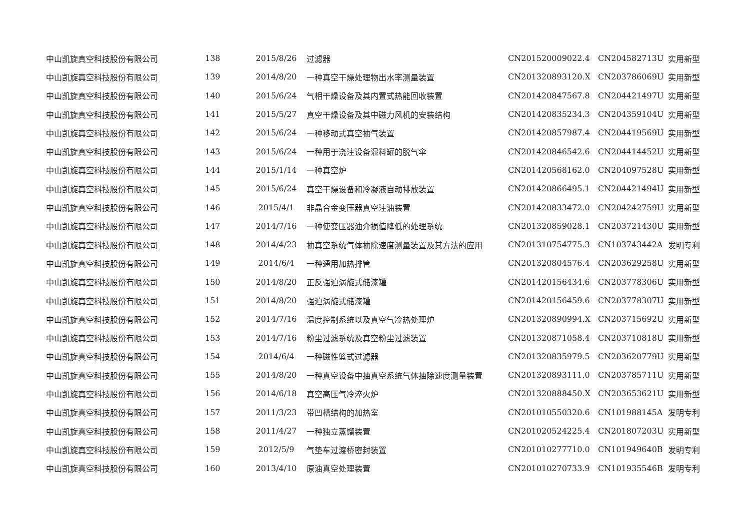| 中山凯旋真空科技股份有限公司 | 138 | 2015/8/26 | 过滤器 | CN201520009022.4 | CN204582713U | 实用新型 |
| 中山凯旋真空科技股份有限公司 | 139 | 2014/8/20 | 一种真空干燥处理物出水率测量装置 | CN201320893120.X | CN203786069U | 实用新型 |
| 中山凯旋真空科技股份有限公司 | 140 | 2015/6/24 | 气相干燥设备及其内置式热能回收装置 | CN201420847567.8 | CN204421497U | 实用新型 |
| 中山凯旋真空科技股份有限公司 | 141 | 2015/5/27 | 真空干燥设备及其中磁力风机的安装结构 | CN201420835234.3 | CN204359104U | 实用新型 |
| 中山凯旋真空科技股份有限公司 | 142 | 2015/6/24 | 一种移动式真空抽气装置 | CN201420857987.4 | CN204419569U | 实用新型 |
| 中山凯旋真空科技股份有限公司 | 143 | 2015/6/24 | 一种用于浇注设备混料罐的脱气伞 | CN201420846542.6 | CN204414452U | 实用新型 |
| 中山凯旋真空科技股份有限公司 | 144 | 2015/1/14 | 一种真空炉 | CN201420568162.0 | CN204097528U | 实用新型 |
| 中山凯旋真空科技股份有限公司 | 145 | 2015/6/24 | 真空干燥设备和冷凝液自动排放装置 | CN201420866495.1 | CN204421494U | 实用新型 |
| 中山凯旋真空科技股份有限公司 | 146 | 2015/4/1 | 非晶合金变压器真空注油装置 | CN201420833472.0 | CN204242759U | 实用新型 |
| 中山凯旋真空科技股份有限公司 | 147 | 2014/7/16 | 一种使变压器油介损值降低的处理系统 | CN201320859028.1 | CN203721430U | 实用新型 |
| 中山凯旋真空科技股份有限公司 | 148 | 2014/4/23 | 抽真空系统气体抽除速度测量装置及其方法的应用 | CN201310754775.3 | CN103743442A | 发明专利 |
| 中山凯旋真空科技股份有限公司 | 149 | 2014/6/4 | 一种通用加热排管 | CN201320804576.4 | CN203629258U | 实用新型 |
| 中山凯旋真空科技股份有限公司 | 150 | 2014/8/20 | 正反强迫涡旋式储漆罐 | CN201420156434.6 | CN203778306U | 实用新型 |
| 中山凯旋真空科技股份有限公司 | 151 | 2014/8/20 | 强迫涡旋式储漆罐 | CN201420156459.6 | CN203778307U | 实用新型 |
| 中山凯旋真空科技股份有限公司 | 152 | 2014/7/16 | 温度控制系统以及真空气冷热处理炉 | CN201320890994.X | CN203715692U | 实用新型 |
| 中山凯旋真空科技股份有限公司 | 153 | 2014/7/16 | 粉尘过滤系统及真空粉尘过滤装置 | CN201320871058.4 | CN203710818U | 实用新型 |
| 中山凯旋真空科技股份有限公司 | 154 | 2014/6/4 | 一种磁性篮式过滤器 | CN201320835979.5 | CN203620779U | 实用新型 |
| 中山凯旋真空科技股份有限公司 | 155 | 2014/8/20 | 一种真空设备中抽真空系统气体抽除速度测量装置 | CN201320893111.0 | CN203785711U | 实用新型 |
| 中山凯旋真空科技股份有限公司 | 156 | 2014/6/18 | 真空高压气冷淬火炉 | CN201320888450.X | CN203653621U | 实用新型 |
| 中山凯旋真空科技股份有限公司 | 157 | 2011/3/23 | 带凹槽结构的加热室 | CN201010550320.6 | CN101988145A | 发明专利 |
| 中山凯旋真空科技股份有限公司 | 158 | 2011/4/27 | 一种独立蒸馏装置 | CN201020524225.4 | CN201807203U | 实用新型 |
| 中山凯旋真空科技股份有限公司 | 159 | 2012/5/9 | 气垫车过渡桥密封装置 | CN201010277710.0 | CN101949640B | 发明专利 |
| 中山凯旋真空科技股份有限公司 | 160 | 2013/4/10 | 原油真空处理装置 | CN201010270733.9 | CN101935546B | 发明专利 |